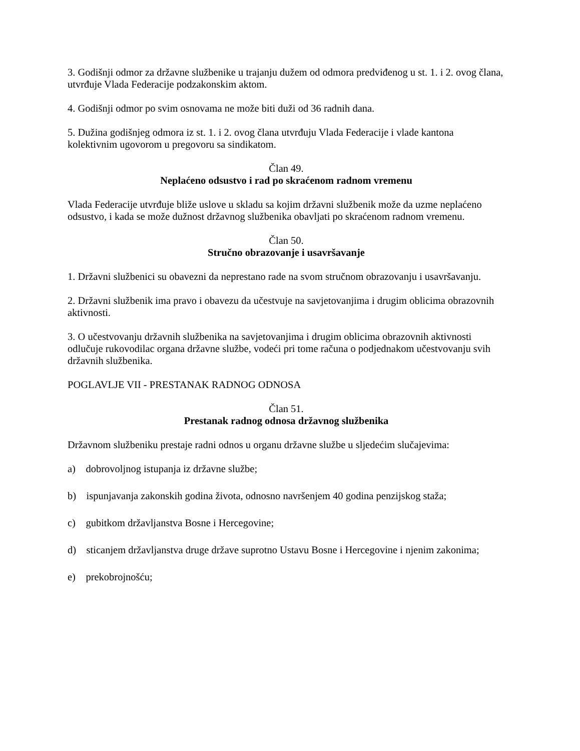3. Godišnji odmor za državne službenike u trajanju dužem od odmora predviđenog u st. 1. i 2. ovog člana, utvrđuje Vlada Federacije podzakonskim aktom.
4. Godišnji odmor po svim osnovama ne može biti duži od 36 radnih dana.
5. Dužina godišnjeg odmora iz st. 1. i 2. ovog člana utvrđuju Vlada Federacije i vlade kantona kolektivnim ugovorom u pregovoru sa sindikatom.
Član 49.
Neplaćeno odsustvo i rad po skraćenom radnom vremenu
Vlada Federacije utvrđuje bliže uslove u skladu sa kojim državni službenik može da uzme neplaćeno odsustvo, i kada se može dužnost državnog službenika obavljati po skraćenom radnom vremenu.
Član 50.
Stručno obrazovanje i usavršavanje
1. Državni službenici su obavezni da neprestano rade na svom stručnom obrazovanju i usavršavanju.
2. Državni službenik ima pravo i obavezu da učestvuje na savjetovanjima i drugim oblicima obrazovnih aktivnosti.
3. O učestvovanju državnih službenika na savjetovanjima i drugim oblicima obrazovnih aktivnosti odlučuje rukovodilac organa državne službe, vodeći pri tome računa o podjednakom učestvovanju svih državnih službenika.
POGLAVLJE VII - PRESTANAK RADNOG ODNOSA
Član 51.
Prestanak radnog odnosa državnog službenika
Državnom službeniku prestaje radni odnos u organu državne službe u sljedećim slučajevima:
a) dobrovoljnog istupanja iz državne službe;
b) ispunjavanja zakonskih godina života, odnosno navršenjem 40 godina penzijskog staža;
c) gubitkom državljanstva Bosne i Hercegovine;
d) sticanjem državljanstva druge države suprotno Ustavu Bosne i Hercegovine i njenim zakonima;
e) prekobrojnošću;